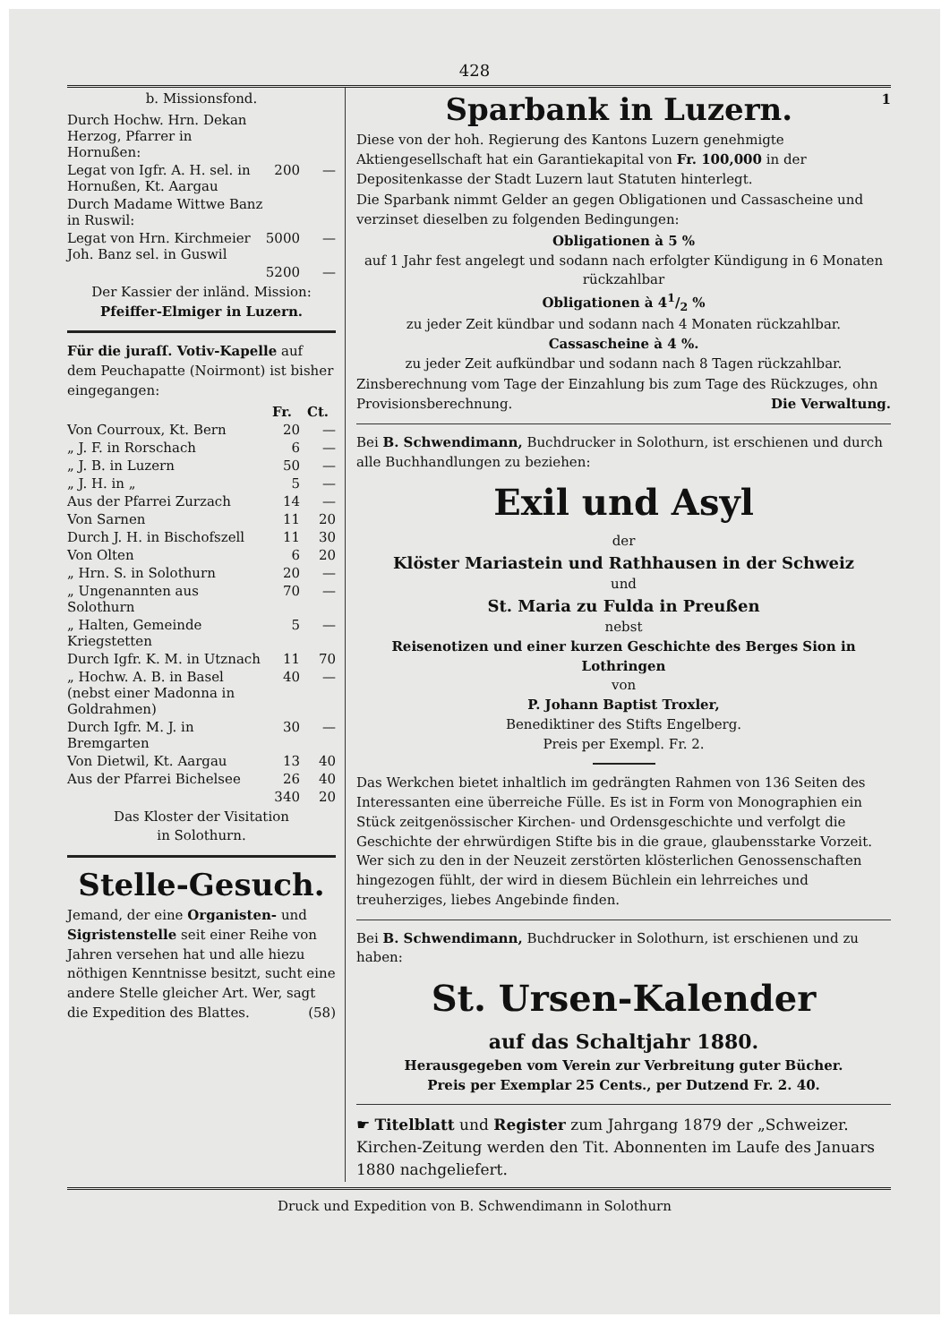428
b. Missionsfond.
| Durch Hochw. Hrn. Dekan Herzog, Pfarrer in Hornußen: | | |
| Legat von Igfr. A. H. sel. in Hornußen, Kt. Aargau | 200 | — |
| Durch Madame Wittwe Banz in Ruswil: | | |
| Legat von Hrn. Kirchmeier Joh. Banz sel. in Guswil | 5000 | — |
| | 5200 | — |
Der Kassier der inländ. Mission:
Pfeiffer-Elmiger in Luzern.
Für die juraſſ. Votiv-Kapelle auf dem Peuchapatte (Noirmont) ist bisher eingegangen:
| | Fr. | Ct. |
| --- | --- | --- |
| Von Courroux, Kt. Bern | 20 | — |
| „ J. F. in Rorschach | 6 | — |
| „ J. B. in Luzern | 50 | — |
| „ J. H. in „ | 5 | — |
| Aus der Pfarrei Zurzach | 14 | — |
| Von Sarnen | 11 | 20 |
| Durch J. H. in Bischofszell | 11 | 30 |
| Von Olten | 6 | 20 |
| „ Hrn. S. in Solothurn | 20 | — |
| „ Ungenannten aus Solothurn | 70 | — |
| „ Halten, Gemeinde Kriegstetten | 5 | — |
| Durch Igfr. K. M. in Utznach | 11 | 70 |
| „ Hochw. A. B. in Basel (nebst einer Madonna in Goldrahmen) | 40 | — |
| Durch Igfr. M. J. in Bremgarten | 30 | — |
| Von Dietwil, Kt. Aargau | 13 | 40 |
| Aus der Pfarrei Bichelsee | 26 | 40 |
| | 340 | 20 |
Das Kloster der Visitation
in Solothurn.
Stelle-Gesuch.
Jemand, der eine Organisten- und Sigristenstelle seit einer Reihe von Jahren versehen hat und alle hiezu nöthigen Kenntnisse besitzt, sucht eine andere Stelle gleicher Art. Wer, sagt die Expedition des Blattes. (58)
Sparbank in Luzern. 1
Diese von der hoh. Regierung des Kantons Luzern genehmigte Aktiengesellschaft hat ein Garantiekapital von Fr. 100,000 in der Depositenkasse der Stadt Luzern laut Statuten hinterlegt.
Die Sparbank nimmt Gelder an gegen Obligationen und Cassascheine und verzinset dieselben zu folgenden Bedingungen:
Obligationen à 5 %
auf 1 Jahr fest angelegt und sodann nach erfolgter Kündigung in 6 Monaten rückzahlbar
Obligationen à 41/2 %
zu jeder Zeit kündbar und sodann nach 4 Monaten rückzahlbar.
Cassascheine à 4 %.
zu jeder Zeit aufkündbar und sodann nach 8 Tagen rückzahlbar.
Zinsberechnung vom Tage der Einzahlung bis zum Tage des Rückzuges, ohn Provisionsberechnung. Die Verwaltung.
Bei B. Schwendimann, Buchdrucker in Solothurn, ist erschienen und durch alle Buchhandlungen zu beziehen:
Exil und Asyl
der
Klöster Mariastein und Rathhausen in der Schweiz
und
St. Maria zu Fulda in Preußen
nebst
Reisenotizen und einer kurzen Geschichte des Berges Sion in Lothringen
von
P. Johann Baptist Troxler,
Benediktiner des Stifts Engelberg.
Preis per Exempl. Fr. 2.
Das Werkchen bietet inhaltlich im gedrängten Rahmen von 136 Seiten des Interessanten eine überreiche Fülle. Es ist in Form von Monographien ein Stück zeitgenössischer Kirchen- und Ordensgeschichte und verfolgt die Geschichte der ehrwürdigen Stifte bis in die graue, glaubensstarke Vorzeit. Wer sich zu den in der Neuzeit zerstörten klösterlichen Genossenschaften hingezogen fühlt, der wird in diesem Büchlein ein lehrreiches und treuherziges, liebes Angebinde finden.
Bei B. Schwendimann, Buchdrucker in Solothurn, ist erschienen und zu haben:
St. Ursen-Kalender
auf das Schaltjahr 1880.
Herausgegeben vom Verein zur Verbreitung guter Bücher.
Preis per Exemplar 25 Cents., per Dutzend Fr. 2. 40.
☛ Titelblatt und Register zum Jahrgang 1879 der „Schweizer. Kirchen-Zeitung werden den Tit. Abonnenten im Laufe des Januars 1880 nachgeliefert.
Druck und Expedition von B. Schwendimann in Solothurn